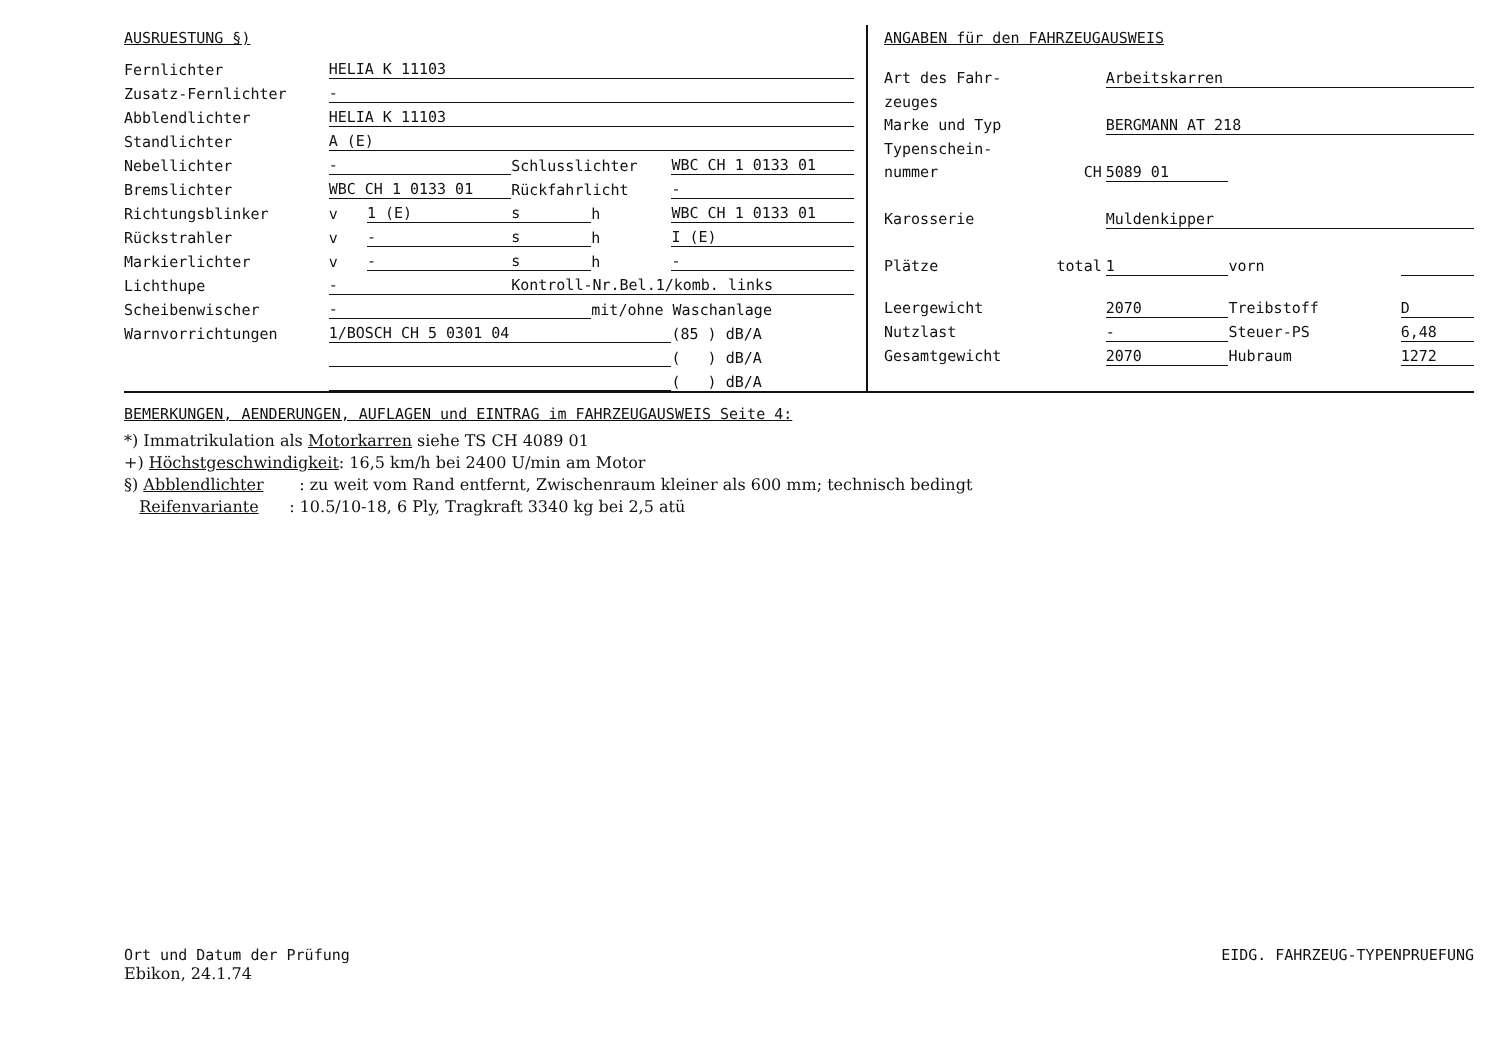AUSRUESTUNG §)
| Fernlichter | HELIA K 11103 | | | | |
| Zusatz-Fernlichter | - | | | | |
| Abblendlichter | HELIA K 11103 | | | | |
| Standlichter | A (E) | | | | |
| Nebellichter | - | | Schlusslichter | | WBC CH 1 0133 01 |
| Bremslichter | WBC CH 1 0133 01 | | Rückfahrlicht | | - |
| Richtungsblinker | v | 1 (E) | s | h | WBC CH 1 0133 01 |
| Rückstrahler | v | - | s | h | I (E) |
| Markierlichter | v | - | s | h | - |
| Lichthupe | - | | Kontroll-Nr.Bel.1/komb. links | | |
| Scheibenwischer | - | | | mit/ohne Waschanlage | |
| Warnvorrichtungen | 1/BOSCH CH 5 0301 04 | | | | (85 ) dB/A |
| | | | | | ( ) dB/A |
| | | | | | ( ) dB/A |
ANGABEN für den FAHRZEUGAUSWEIS
| Art des Fahr- | | Arbeitskarren | | |
| zeuges | | | | |
| Marke und Typ | | BERGMANN AT 218 | | |
| Typenschein- | | | | |
| nummer | CH | 5089 01 | | |
| Karosserie | | Muldenkipper | | |
| Plätze | total | 1 | vorn | |
| Leergewicht | | 2070 | Treibstoff | D |
| Nutzlast | | - | Steuer-PS | 6,48 |
| Gesamtgewicht | | 2070 | Hubraum | 1272 |
BEMERKUNGEN, AENDERUNGEN, AUFLAGEN und EINTRAG im FAHRZEUGAUSWEIS Seite 4:
*) Immatrikulation als Motorkarren siehe TS CH 4089 01
+) Höchstgeschwindigkeit: 16,5 km/h bei 2400 U/min am Motor
§) Abblendlichter : zu weit vom Rand entfernt, Zwischenraum kleiner als 600 mm; technisch bedingt
Reifenvariante : 10.5/10-18, 6 Ply, Tragkraft 3340 kg bei 2,5 atü
Ort und Datum der Prüfung
Ebikon, 24.1.74
EIDG. FAHRZEUG-TYPENPRUEFUNG